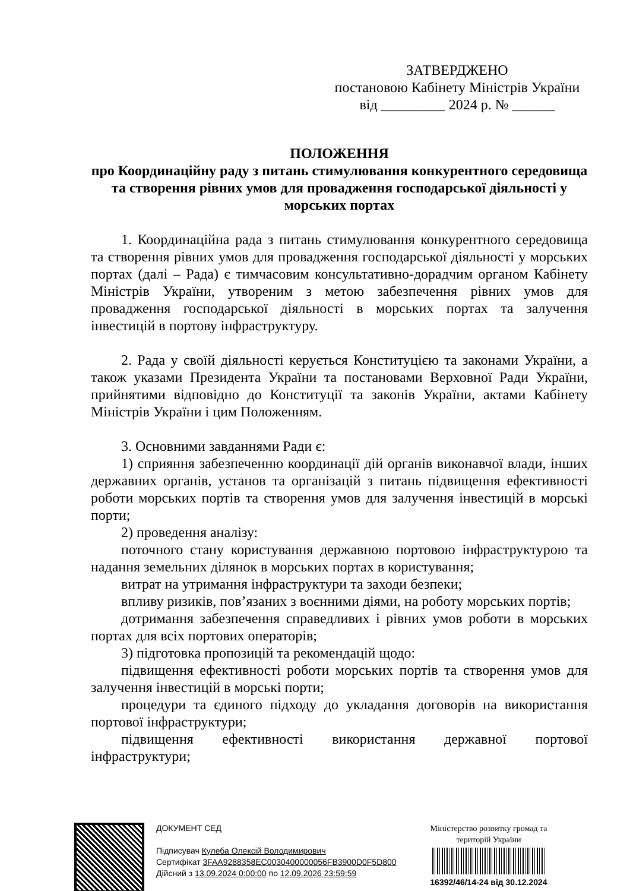ЗАТВЕРДЖЕНО
постановою Кабінету Міністрів України
від _________ 2024 р. № ______
ПОЛОЖЕННЯ
про Координаційну раду з питань стимулювання конкурентного середовища та створення рівних умов для провадження господарської діяльності у морських портах
1. Координаційна рада з питань стимулювання конкурентного середовища та створення рівних умов для провадження господарської діяльності у морських портах (далі – Рада) є тимчасовим консультативно-дорадчим органом Кабінету Міністрів України, утвореним з метою забезпечення рівних умов для провадження господарської діяльності в морських портах та залучення інвестицій в портову інфраструктуру.
2. Рада у своїй діяльності керується Конституцією та законами України, а також указами Президента України та постановами Верховної Ради України, прийнятими відповідно до Конституції та законів України, актами Кабінету Міністрів України і цим Положенням.
3. Основними завданнями Ради є:
1) сприяння забезпеченню координації дій органів виконавчої влади, інших державних органів, установ та організацій з питань підвищення ефективності роботи морських портів та створення умов для залучення інвестицій в морські порти;
2) проведення аналізу:
поточного стану користування державною портовою інфраструктурою та надання земельних ділянок в морських портах в користування;
витрат на утримання інфраструктури та заходи безпеки;
впливу ризиків, пов’язаних з воєнними діями, на роботу морських портів;
дотримання забезпечення справедливих і рівних умов роботи в морських портах для всіх портових операторів;
3) підготовка пропозицій та рекомендацій щодо:
підвищення ефективності роботи морських портів та створення умов для залучення інвестицій в морські порти;
процедури та єдиного підходу до укладання договорів на використання портової інфраструктури;
підвищення ефективності використання державної портової інфраструктури;
ДОКУМЕНТ СЕД
Підписувач Кулеба Олексій Володимирович
Сертифікат 3FAA9288358EC0030400000056FB3900D0F5D800
Дійсний з 13.09.2024 0:00:00 по 12.09.2026 23:59:59
Міністерство розвитку громад та територій України
16392/46/14-24 від 30.12.2024